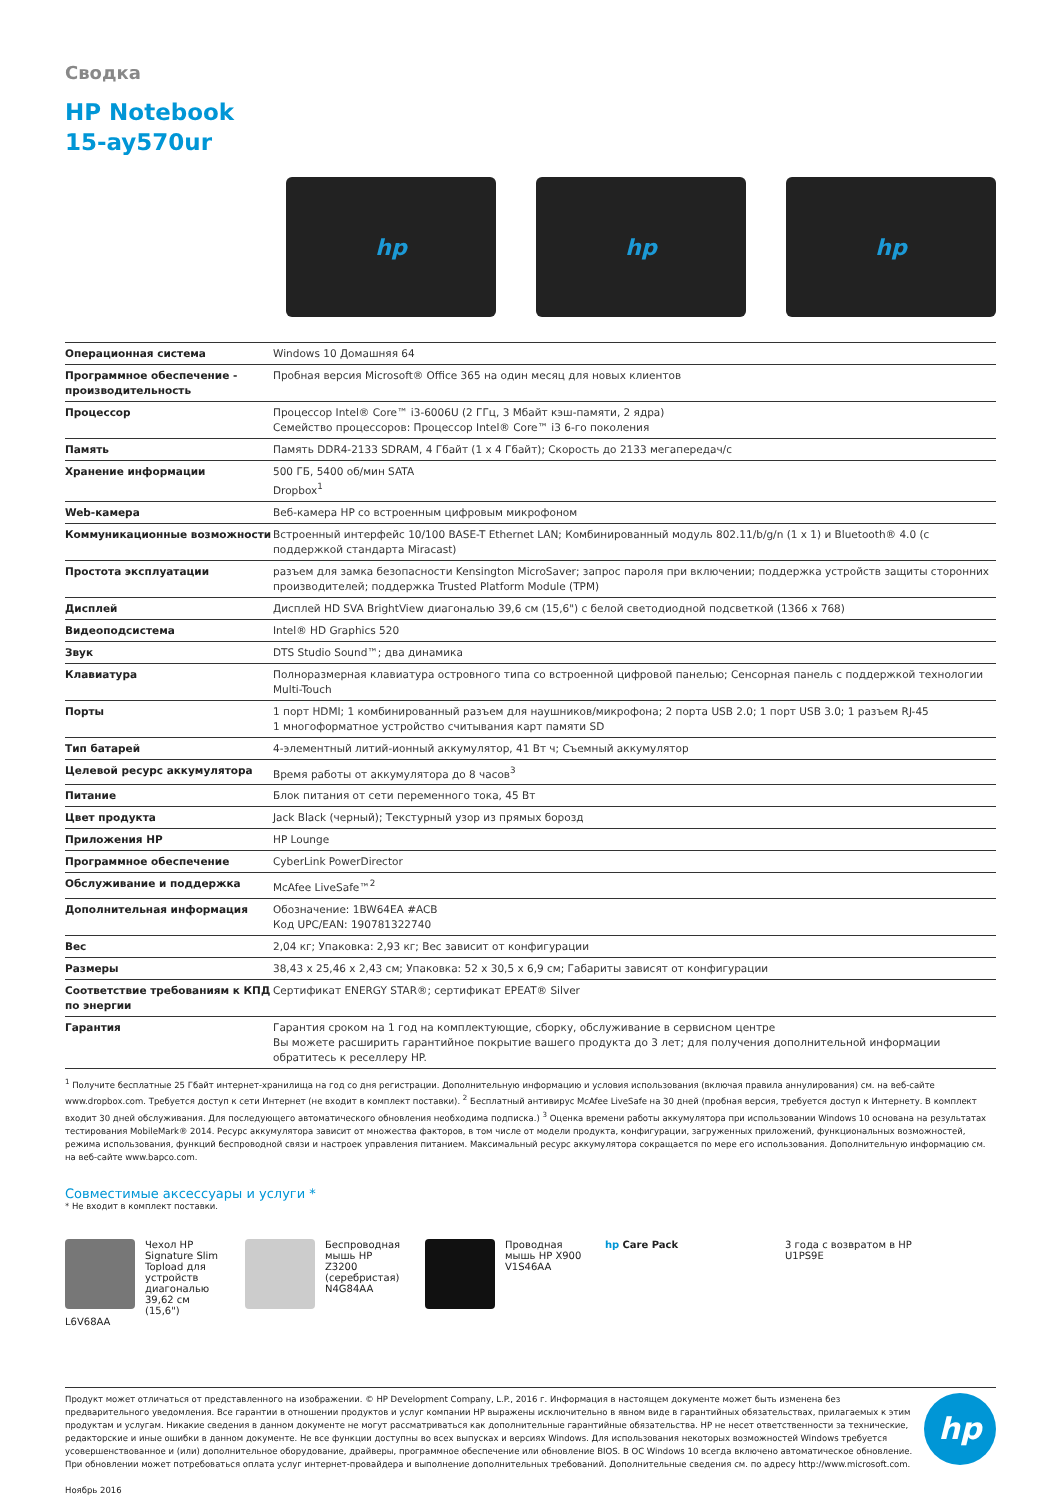Сводка
HP Notebook
15-ay570ur
hp hp hp
| Операционная система | Windows 10 Домашняя 64 |
| Программное обеспечение - производительность | Пробная версия Microsoft® Office 365 на один месяц для новых клиентов |
| Процессор | Процессор Intel® Core™ i3-6006U (2 ГГц, 3 Мбайт кэш-памяти, 2 ядра) Семейство процессоров: Процессор Intel® Core™ i3 6-го поколения |
| Память | Память DDR4-2133 SDRAM, 4 Гбайт (1 x 4 Гбайт); Скорость до 2133 мегапередач/с |
| Хранение информации | 500 ГБ, 5400 об/мин SATA Dropbox<sup>1</sup> |
| Web-камера | Веб-камера HP со встроенным цифровым микрофоном |
| Коммуникационные возможности | Встроенный интерфейс 10/100 BASE-T Ethernet LAN; Комбинированный модуль 802.11/b/g/n (1 x 1) и Bluetooth® 4.0 (с поддержкой стандарта Miracast) |
| Простота эксплуатации | разъем для замка безопасности Kensington MicroSaver; запрос пароля при включении; поддержка устройств защиты сторонних производителей; поддержка Trusted Platform Module (TPM) |
| Дисплей | Дисплей HD SVA BrightView диагональю 39,6 см (15,6") с белой светодиодной подсветкой (1366 x 768) |
| Видеоподсистема | Intel® HD Graphics 520 |
| Звук | DTS Studio Sound™; два динамика |
| Клавиатура | Полноразмерная клавиатура островного типа со встроенной цифровой панелью; Сенсорная панель с поддержкой технологии Multi-Touch |
| Порты | 1 порт HDMI; 1 комбинированный разъем для наушников/микрофона; 2 порта USB 2.0; 1 порт USB 3.0; 1 разъем RJ-45 1 многоформатное устройство считывания карт памяти SD |
| Тип батарей | 4-элементный литий-ионный аккумулятор, 41 Вт ч; Съемный аккумулятор |
| Целевой ресурс аккумулятора | Время работы от аккумулятора до 8 часов<sup>3</sup> |
| Питание | Блок питания от сети переменного тока, 45 Вт |
| Цвет продукта | Jack Black (черный); Текстурный узор из прямых борозд |
| Приложения HP | HP Lounge |
| Программное обеспечение | CyberLink PowerDirector |
| Обслуживание и поддержка | McAfee LiveSafe™<sup>2</sup> |
| Дополнительная информация | Обозначение: 1BW64EA #ACB Код UPC/EAN: 190781322740 |
| Вес | 2,04 кг; Упаковка: 2,93 кг; Вес зависит от конфигурации |
| Размеры | 38,43 x 25,46 x 2,43 см; Упаковка: 52 x 30,5 x 6,9 см; Габариты зависят от конфигурации |
| Соответствие требованиям к КПД по энергии | Сертификат ENERGY STAR®; сертификат EPEAT® Silver |
| Гарантия | Гарантия сроком на 1 год на комплектующие, сборку, обслуживание в сервисном центре Вы можете расширить гарантийное покрытие вашего продукта до 3 лет; для получения дополнительной информации обратитесь к реселлеру HP. |
<sup>1</sup> Получите бесплатные 25 Гбайт интернет-хранилища на год со дня регистрации. Дополнительную информацию и условия использования (включая правила аннулирования) см. на веб-сайте www.dropbox.com. Требуется доступ к сети Интернет (не входит в комплект поставки). <sup>2</sup> Бесплатный антивирус McAfee LiveSafe на 30 дней (пробная версия, требуется доступ к Интернету. В комплект входит 30 дней обслуживания. Для последующего автоматического обновления необходима подписка.) <sup>3</sup> Оценка времени работы аккумулятора при использовании Windows 10 основана на результатах тестирования MobileMark® 2014. Ресурс аккумулятора зависит от множества факторов, в том числе от модели продукта, конфигурации, загруженных приложений, функциональных возможностей, режима использования, функций беспроводной связи и настроек управления питанием. Максимальный ресурс аккумулятора сокращается по мере его использования. Дополнительную информацию см. на веб-сайте www.bapco.com.
Совместимые аксессуары и услуги *
* Не входит в комплект поставки.
Чехол HP Signature Slim Topload для устройств диагональю 39,62 см (15,6")
L6V68AA
Беспроводная мышь HP Z3200 (серебристая)
N4G84AA
Проводная мышь HP X900
V1S46AA
hp Care Pack 3 года с возвратом в HP
U1PS9E
Продукт может отличаться от представленного на изображении. © HP Development Company, L.P., 2016 г. Информация в настоящем документе может быть изменена без предварительного уведомления. Все гарантии в отношении продуктов и услуг компании HP выражены исключительно в явном виде в гарантийных обязательствах, прилагаемых к этим продуктам и услугам. Никакие сведения в данном документе не могут рассматриваться как дополнительные гарантийные обязательства. HP не несет ответственности за технические, редакторские и иные ошибки в данном документе. Не все функции доступны во всех выпусках и версиях Windows. Для использования некоторых возможностей Windows требуется усовершенствованное и (или) дополнительное оборудование, драйверы, программное обеспечение или обновление BIOS. В ОС Windows 10 всегда включено автоматическое обновление. При обновлении может потребоваться оплата услуг интернет-провайдера и выполнение дополнительных требований. Дополнительные сведения см. по адресу http://www.microsoft.com.
Ноябрь 2016
hp